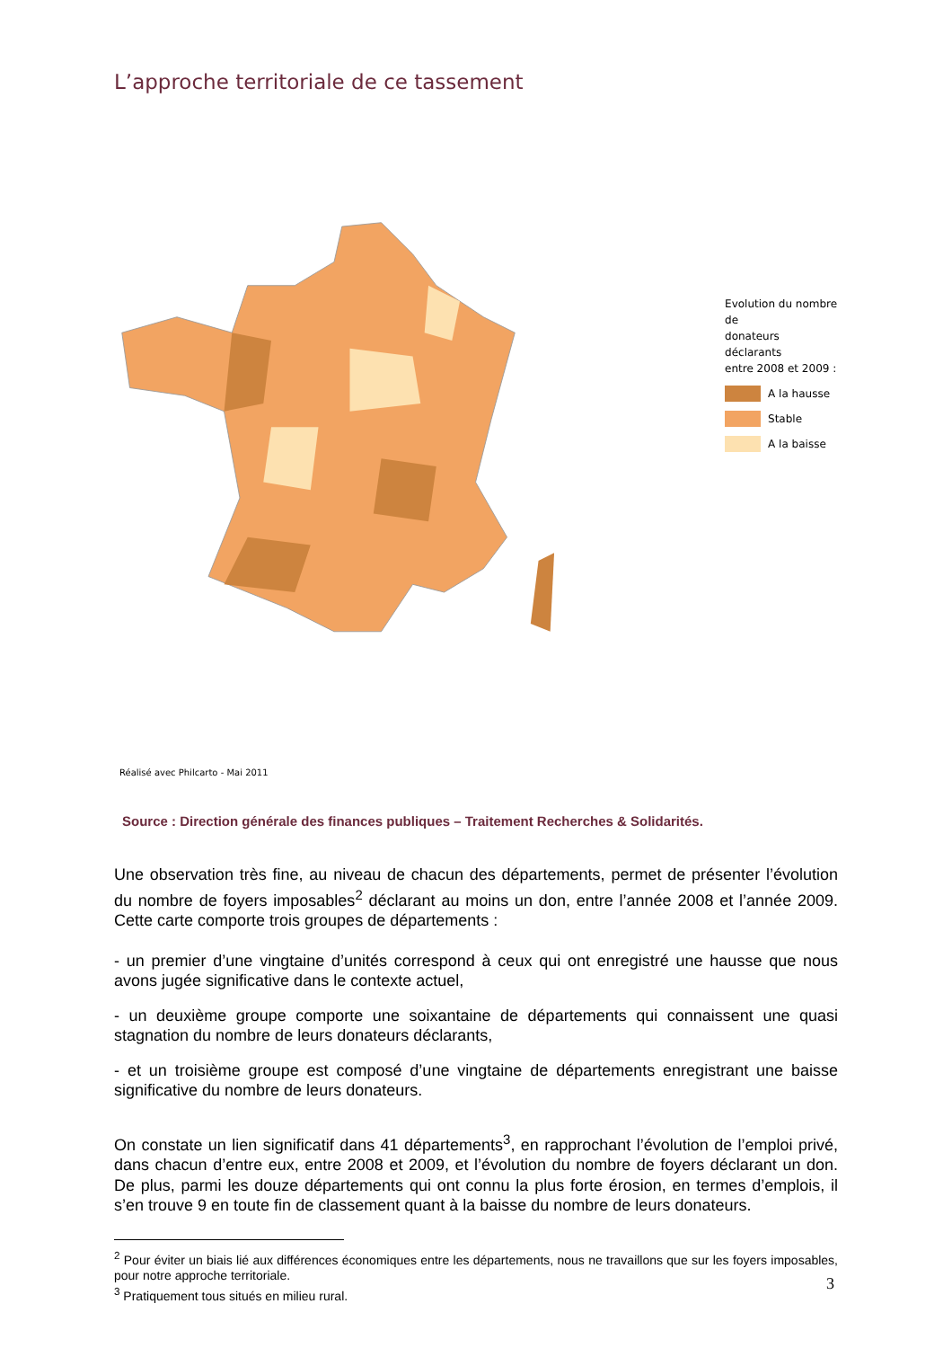L’approche territoriale de ce tassement
Evolution du nombre de
donateurs déclarants
entre 2008 et 2009 :
A la hausse
Stable
A la baisse
Réalisé avec Philcarto - Mai 2011
Source : Direction générale des finances publiques – Traitement Recherches & Solidarités.
Une observation très fine, au niveau de chacun des départements, permet de présenter l’évolution du nombre de foyers imposables<sup>2</sup> déclarant au moins un don, entre l’année 2008 et l’année 2009. Cette carte comporte trois groupes de départements :
- un premier d’une vingtaine d’unités correspond à ceux qui ont enregistré une hausse que nous avons jugée significative dans le contexte actuel,
- un deuxième groupe comporte une soixantaine de départements qui connaissent une quasi stagnation du nombre de leurs donateurs déclarants,
- et un troisième groupe est composé d’une vingtaine de départements enregistrant une baisse significative du nombre de leurs donateurs.
On constate un lien significatif dans 41 départements<sup>3</sup>, en rapprochant l’évolution de l’emploi privé, dans chacun d’entre eux, entre 2008 et 2009, et l’évolution du nombre de foyers déclarant un don. De plus, parmi les douze départements qui ont connu la plus forte érosion, en termes d’emplois, il s’en trouve 9 en toute fin de classement quant à la baisse du nombre de leurs donateurs.
<sup>2</sup> Pour éviter un biais lié aux différences économiques entre les départements, nous ne travaillons que sur les foyers imposables, pour notre approche territoriale.
<sup>3</sup> Pratiquement tous situés en milieu rural.
3